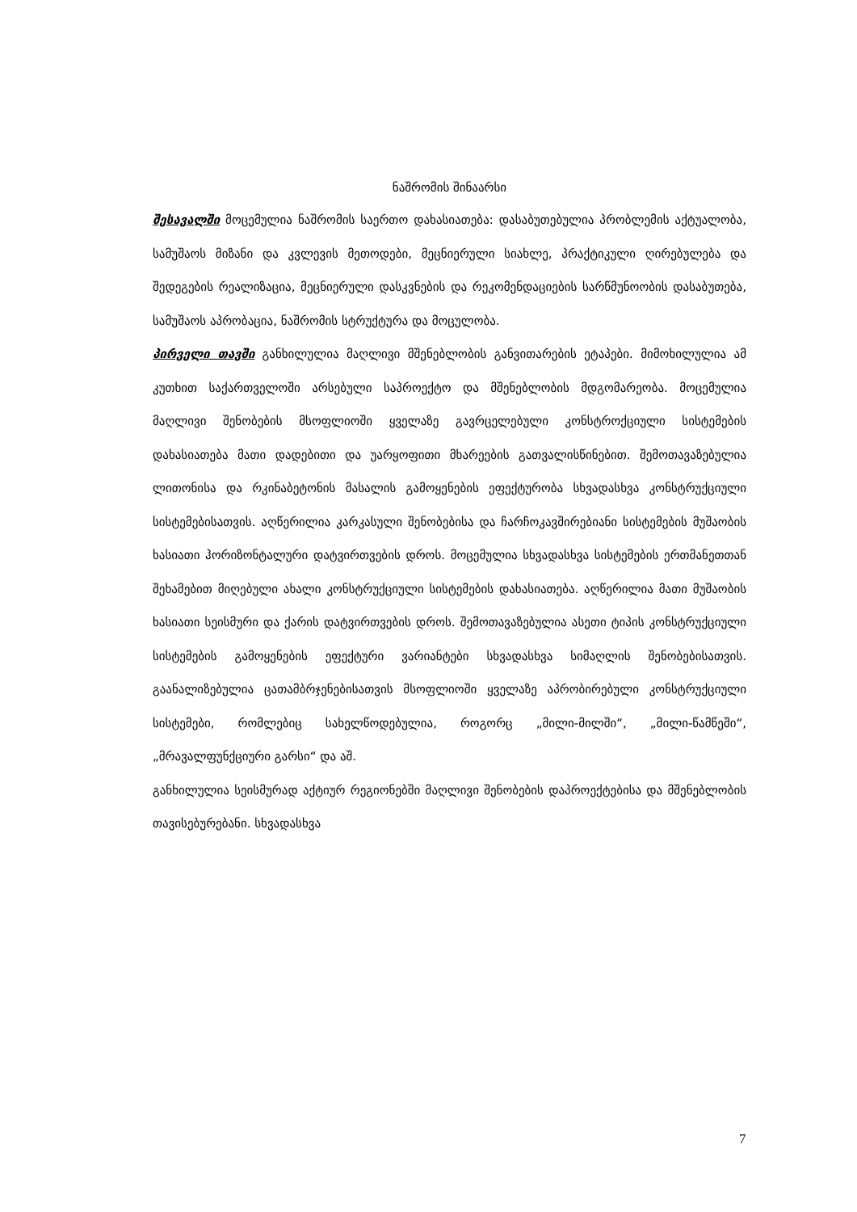ნაშრომის შინაარსი
შესავალში მოცემულია ნაშრომის საერთო დახასიათება: დასაბუთებულია პრობლემის აქტუალობა, სამუშაოს მიზანი და კვლევის მეთოდები, მეცნიერული სიახლე, პრაქტიკული ღირებულება და შედეგების რეალიზაცია, მეცნიერული დასკვნების და რეკომენდაციების სარწმუნოობის დასაბუთება, სამუშაოს აპრობაცია, ნაშრომის სტრუქტურა და მოცულობა.
პირველი თავში განხილულია მაღლივი მშენებლობის განვითარების ეტაპები. მიმოხილულია ამ კუთხით საქართველოში არსებული საპროექტო და მშენებლობის მდგომარეობა. მოცემულია მაღლივი შენობების მსოფლიოში ყველაზე გავრცელებული კონსტროქციული სისტემების დახასიათება მათი დადებითი და უარყოფითი მხარეების გათვალისწინებით. შემოთავაზებულია ლითონისა და რკინაბეტონის მასალის გამოყენების ეფექტურობა სხვადასხვა კონსტრუქციული სისტემებისათვის. აღწერილია კარკასული შენობებისა და ჩარჩოკავშირებიანი სისტემების მუშაობის ხასიათი ჰორიზონტალური დატვირთვების დროს. მოცემულია სხვადასხვა სისტემების ერთმანეთთან შეხამებით მიღებული ახალი კონსტრუქციული სისტემების დახასიათება. აღწერილია მათი მუშაობის ხასიათი სეისმური და ქარის დატვირთვების დროს. შემოთავაზებულია ასეთი ტიპის კონსტრუქციული სისტემების გამოყენების ეფექტური ვარიანტები სხვადასხვა სიმაღლის შენობებისათვის. გაანალიზებულია ცათამბრჯენებისათვის მსოფლიოში ყველაზე აპრობირებული კონსტრუქციული სისტემები, რომლებიც სახელწოდებულია, როგორც „მილი-მილში“, „მილი-წამწეში“, „მრავალფუნქციური გარსი“ და აშ.
განხილულია სეისმურად აქტიურ რეგიონებში მაღლივი შენობების დაპროექტებისა და მშენებლობის თავისებურებანი. სხვადასხვა
7